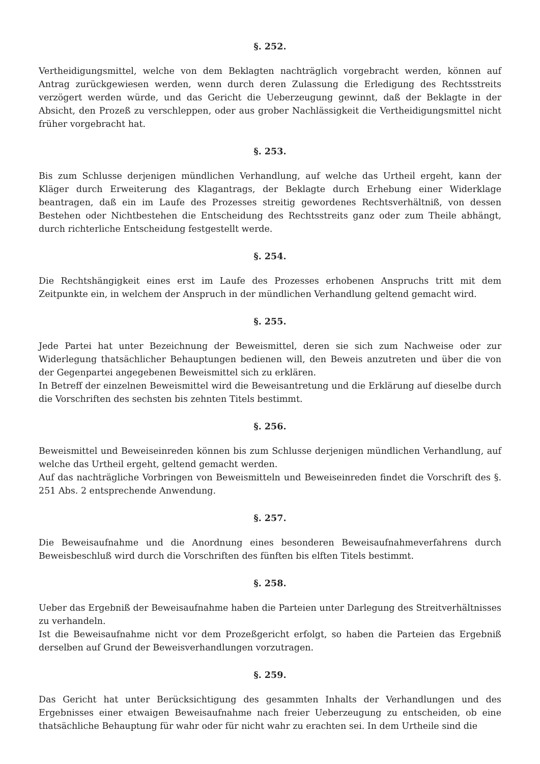§. 252.
Vertheidigungsmittel, welche von dem Beklagten nachträglich vorgebracht werden, können auf Antrag zurückgewiesen werden, wenn durch deren Zulassung die Erledigung des Rechtsstreits verzögert werden würde, und das Gericht die Ueberzeugung gewinnt, daß der Beklagte in der Absicht, den Prozeß zu verschleppen, oder aus grober Nachlässigkeit die Vertheidigungsmittel nicht früher vorgebracht hat.
§. 253.
Bis zum Schlusse derjenigen mündlichen Verhandlung, auf welche das Urtheil ergeht, kann der Kläger durch Erweiterung des Klagantrags, der Beklagte durch Erhebung einer Widerklage beantragen, daß ein im Laufe des Prozesses streitig gewordenes Rechtsverhältniß, von dessen Bestehen oder Nichtbestehen die Entscheidung des Rechtsstreits ganz oder zum Theile abhängt, durch richterliche Entscheidung festgestellt werde.
§. 254.
Die Rechtshängigkeit eines erst im Laufe des Prozesses erhobenen Anspruchs tritt mit dem Zeitpunkte ein, in welchem der Anspruch in der mündlichen Verhandlung geltend gemacht wird.
§. 255.
Jede Partei hat unter Bezeichnung der Beweismittel, deren sie sich zum Nachweise oder zur Widerlegung thatsächlicher Behauptungen bedienen will, den Beweis anzutreten und über die von der Gegenpartei angegebenen Beweismittel sich zu erklären.
In Betreff der einzelnen Beweismittel wird die Beweisantretung und die Erklärung auf dieselbe durch die Vorschriften des sechsten bis zehnten Titels bestimmt.
§. 256.
Beweismittel und Beweiseinreden können bis zum Schlusse derjenigen mündlichen Verhandlung, auf welche das Urtheil ergeht, geltend gemacht werden.
Auf das nachträgliche Vorbringen von Beweismitteln und Beweiseinreden findet die Vorschrift des §. 251 Abs. 2 entsprechende Anwendung.
§. 257.
Die Beweisaufnahme und die Anordnung eines besonderen Beweisaufnahmeverfahrens durch Beweisbeschluß wird durch die Vorschriften des fünften bis elften Titels bestimmt.
§. 258.
Ueber das Ergebniß der Beweisaufnahme haben die Parteien unter Darlegung des Streitverhältnisses zu verhandeln.
Ist die Beweisaufnahme nicht vor dem Prozeßgericht erfolgt, so haben die Parteien das Ergebniß derselben auf Grund der Beweisverhandlungen vorzutragen.
§. 259.
Das Gericht hat unter Berücksichtigung des gesammten Inhalts der Verhandlungen und des Ergebnisses einer etwaigen Beweisaufnahme nach freier Ueberzeugung zu entscheiden, ob eine thatsächliche Behauptung für wahr oder für nicht wahr zu erachten sei. In dem Urtheile sind die